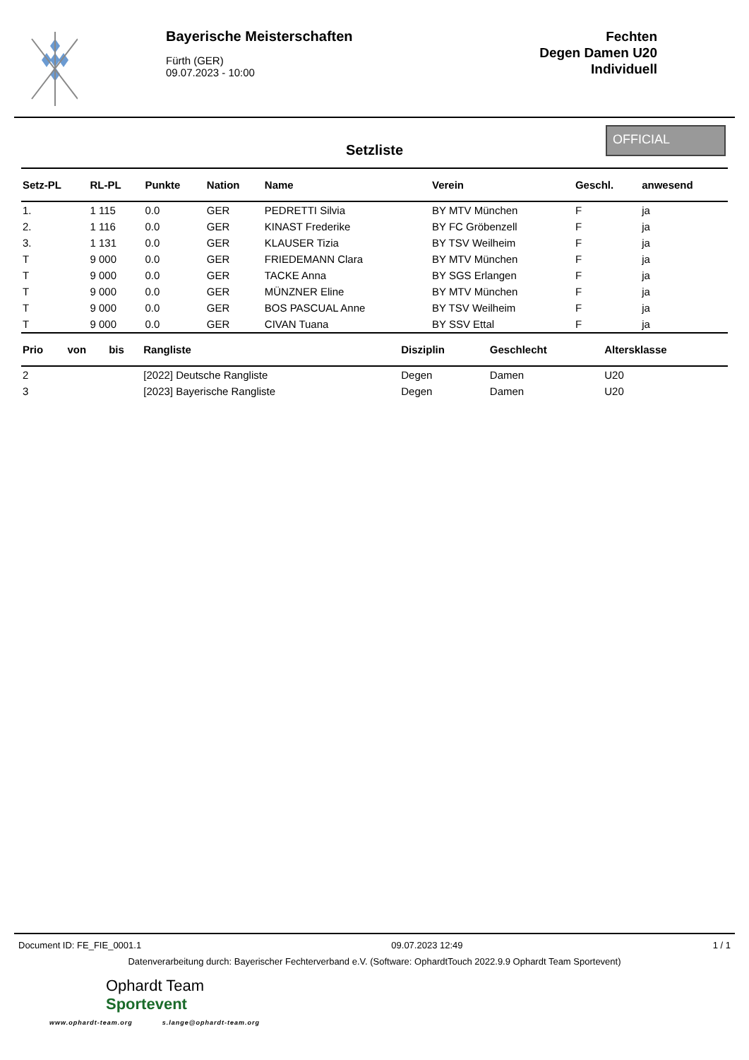Bayerische Meisterschaften
Fürth (GER)
09.07.2023 - 10:00
Fechten
Degen Damen U20
Individuell
Setzliste
OFFICIAL
| Setz-PL | RL-PL | Punkte | Nation | Name | Verein | Geschl. | anwesend |
| --- | --- | --- | --- | --- | --- | --- | --- |
| 1. | 1 115 | 0.0 | GER | PEDRETTI Silvia | BY MTV München | F | ja |
| 2. | 1 116 | 0.0 | GER | KINAST Frederike | BY FC Gröbenzell | F | ja |
| 3. | 1 131 | 0.0 | GER | KLAUSER Tizia | BY TSV Weilheim | F | ja |
| T | 9 000 | 0.0 | GER | FRIEDEMANN Clara | BY MTV München | F | ja |
| T | 9 000 | 0.0 | GER | TACKE Anna | BY SGS Erlangen | F | ja |
| T | 9 000 | 0.0 | GER | MÜNZNER Eline | BY MTV München | F | ja |
| T | 9 000 | 0.0 | GER | BOS PASCUAL Anne | BY TSV Weilheim | F | ja |
| T | 9 000 | 0.0 | GER | CIVAN Tuana | BY SSV Ettal | F | ja |
| Prio | von | bis | Rangliste | Disziplin | Geschlecht | Altersklasse |
| --- | --- | --- | --- | --- | --- | --- |
| 2 | | | [2022] Deutsche Rangliste | Degen | Damen | U20 |
| 3 | | | [2023] Bayerische Rangliste | Degen | Damen | U20 |
Document ID: FE_FIE_0001.1 09.07.2023 12:49 1 / 1
Datenverarbeitung durch: Bayerischer Fechterverband e.V. (Software: OphardtTouch 2022.9.9 Ophardt Team Sportevent)
Ophardt Team
Sportevent
www.ophardt-team.org s.lange@ophardt-team.org